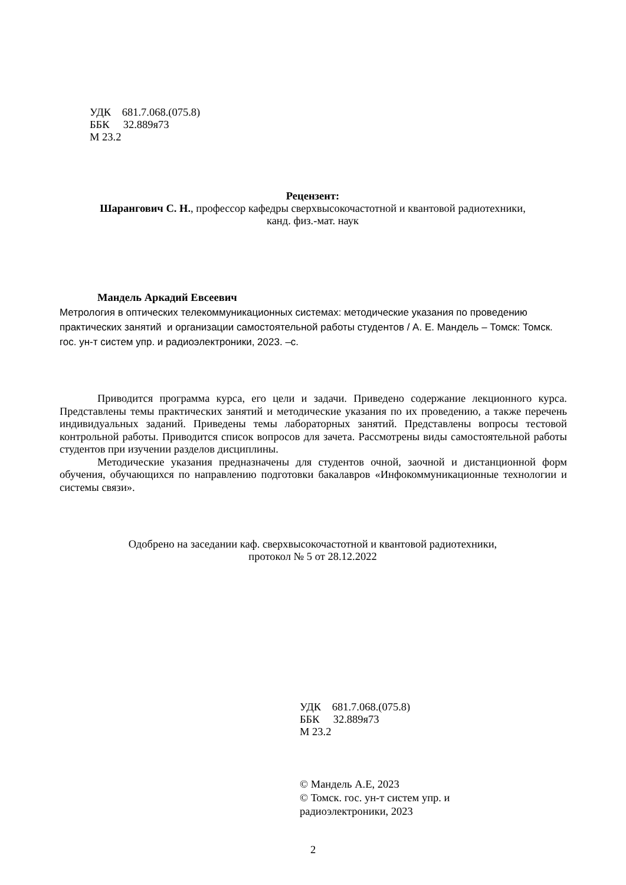УДК 681.7.068.(075.8)
ББК 32.889я73
М 23.2
Рецензент:
Шарангович С. Н., профессор кафедры сверхвысокочастотной и квантовой радиотехники,
канд. физ.-мат. наук
Мандель Аркадий Евсеевич
Метрология в оптических телекоммуникационных системах: методические указания по проведению практических занятий и организации самостоятельной работы студентов / А. Е. Мандель – Томск: Томск. гос. ун-т систем упр. и радиоэлектроники, 2023. –с.
Приводится программа курса, его цели и задачи. Приведено содержание лекционного курса. Представлены темы практических занятий и методические указания по их проведению, а также перечень индивидуальных заданий. Приведены темы лабораторных занятий. Представлены вопросы тестовой контрольной работы. Приводится список вопросов для зачета. Рассмотрены виды самостоятельной работы студентов при изучении разделов дисциплины.
Методические указания предназначены для студентов очной, заочной и дистанционной форм обучения, обучающихся по направлению подготовки бакалавров «Инфокоммуникационные технологии и системы связи».
Одобрено на заседании каф. сверхвысокочастотной и квантовой радиотехники,
протокол № 5 от 28.12.2022
УДК 681.7.068.(075.8)
ББК 32.889я73
М 23.2
© Мандель А.Е, 2023
© Томск. гос. ун-т систем упр. и
радиоэлектроники, 2023
2